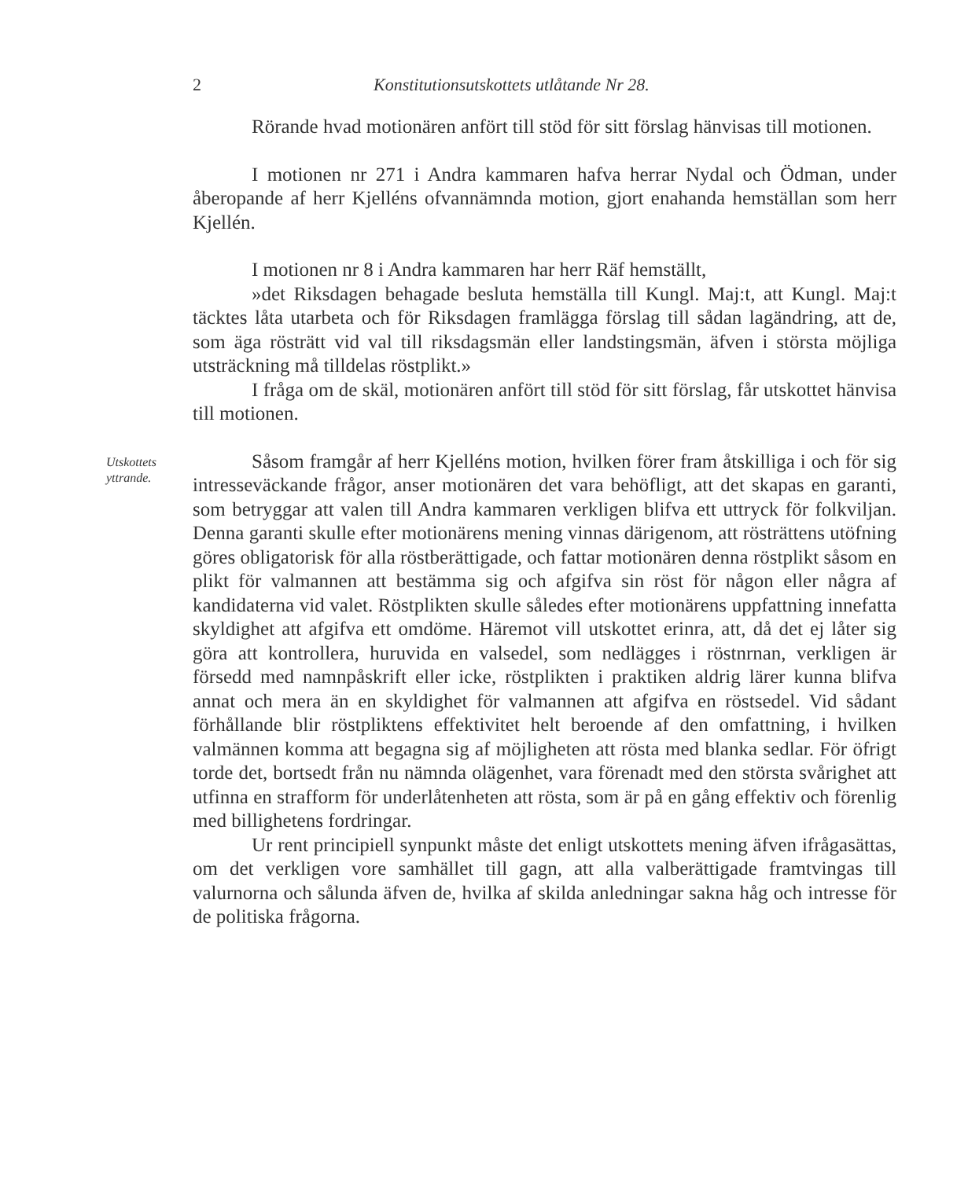2 Konstitutionsutskottets utlåtande Nr 28.
Rörande hvad motionären anfört till stöd för sitt förslag hänvisas till motionen.
I motionen nr 271 i Andra kammaren hafva herrar Nydal och Ödman, under åberopande af herr Kjelléns ofvannämnda motion, gjort enahanda hemställan som herr Kjellén.
I motionen nr 8 i Andra kammaren har herr Räf hemställt,
»det Riksdagen behagade besluta hemställa till Kungl. Maj:t, att Kungl. Maj:t täcktes låta utarbeta och för Riksdagen framlägga förslag till sådan lagändring, att de, som äga rösträtt vid val till riksdagsmän eller landstingsmän, äfven i största möjliga utsträckning må tilldelas röstplikt.»
I fråga om de skäl, motionären anfört till stöd för sitt förslag, får utskottet hänvisa till motionen.
Utskottets yttrande.
Såsom framgår af herr Kjelléns motion, hvilken förer fram åtskilliga i och för sig intresseväckande frågor, anser motionären det vara behöfligt, att det skapas en garanti, som betryggar att valen till Andra kammaren verkligen blifva ett uttryck för folkviljan. Denna garanti skulle efter motionärens mening vinnas därigenom, att rösträttens utöfning göres obligatorisk för alla röstberättigade, och fattar motionären denna röstplikt såsom en plikt för valmannen att bestämma sig och afgifva sin röst för någon eller några af kandidaterna vid valet. Röstplikten skulle således efter motionärens uppfattning innefatta skyldighet att afgifva ett omdöme. Häremot vill utskottet erinra, att, då det ej låter sig göra att kontrollera, huruvida en valsedel, som nedlägges i röstnrnan, verkligen är försedd med namnpåskrift eller icke, röstplikten i praktiken aldrig lärer kunna blifva annat och mera än en skyldighet för valmannen att afgifva en röstsedel. Vid sådant förhållande blir röstpliktens effektivitet helt beroende af den omfattning, i hvilken valmännen komma att begagna sig af möjligheten att rösta med blanka sedlar. För öfrigt torde det, bortsedt från nu nämnda olägenhet, vara förenadt med den största svårighet att utfinna en strafform för underlåtenheten att rösta, som är på en gång effektiv och förenlig med billighetens fordringar.
Ur rent principiell synpunkt måste det enligt utskottets mening äfven ifrågasättas, om det verkligen vore samhället till gagn, att alla valberättigade framtvingas till valurnorna och sålunda äfven de, hvilka af skilda anledningar sakna håg och intresse för de politiska frågorna.